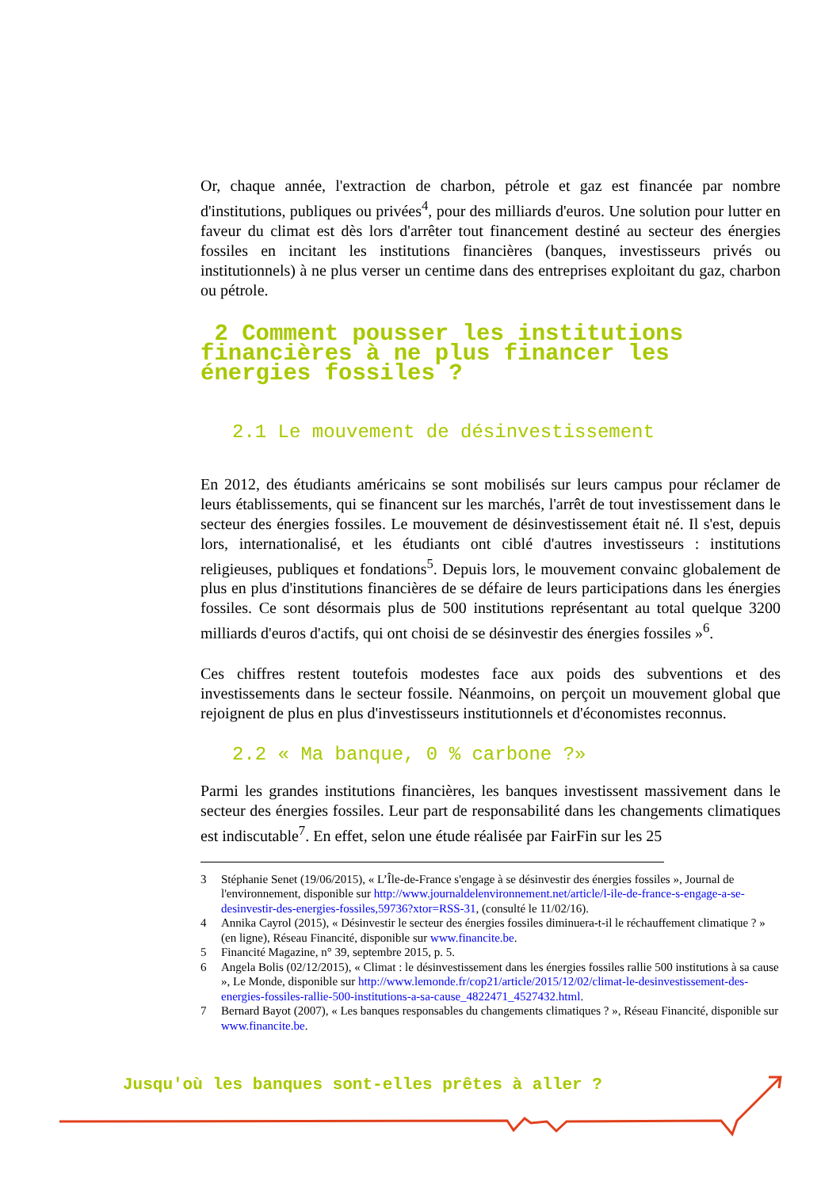Or, chaque année, l'extraction de charbon, pétrole et gaz est financée par nombre d'institutions, publiques ou privées<sup>4</sup>, pour des milliards d'euros. Une solution pour lutter en faveur du climat est dès lors d'arrêter tout financement destiné au secteur des énergies fossiles en incitant les institutions financières (banques, investisseurs privés ou institutionnels) à ne plus verser un centime dans des entreprises exploitant du gaz, charbon ou pétrole.
2 Comment pousser les institutions financières à ne plus financer les énergies fossiles ?
2.1 Le mouvement de désinvestissement
En 2012, des étudiants américains se sont mobilisés sur leurs campus pour réclamer de leurs établissements, qui se financent sur les marchés, l'arrêt de tout investissement dans le secteur des énergies fossiles. Le mouvement de désinvestissement était né. Il s'est, depuis lors, internationalisé, et les étudiants ont ciblé d'autres investisseurs : institutions religieuses, publiques et fondations<sup>5</sup>. Depuis lors, le mouvement convainc globalement de plus en plus d'institutions financières de se défaire de leurs participations dans les énergies fossiles. Ce sont désormais plus de 500 institutions représentant au total quelque 3200 milliards d'euros d'actifs, qui ont choisi de se désinvestir des énergies fossiles »<sup>6</sup>.
Ces chiffres restent toutefois modestes face aux poids des subventions et des investissements dans le secteur fossile. Néanmoins, on perçoit un mouvement global que rejoignent de plus en plus d'investisseurs institutionnels et d'économistes reconnus.
2.2 « Ma banque, 0 % carbone ?»
Parmi les grandes institutions financières, les banques investissent massivement dans le secteur des énergies fossiles. Leur part de responsabilité dans les changements climatiques est indiscutable<sup>7</sup>. En effet, selon une étude réalisée par FairFin sur les 25
3 Stéphanie Senet (19/06/2015), « L’Île-de-France s'engage à se désinvestir des énergies fossiles », Journal de l'environnement, disponible sur http://www.journaldelenvironnement.net/article/l-ile-de-france-s-engage-a-se-desinvestir-des-energies-fossiles,59736?xtor=RSS-31, (consulté le 11/02/16).
4 Annika Cayrol (2015), « Désinvestir le secteur des énergies fossiles diminuera-t-il le réchauffement climatique ? » (en ligne), Réseau Financité, disponible sur www.financite.be.
5 Financité Magazine, n° 39, septembre 2015, p. 5.
6 Angela Bolis (02/12/2015), « Climat : le désinvestissement dans les énergies fossiles rallie 500 institutions à sa cause », Le Monde, disponible sur http://www.lemonde.fr/cop21/article/2015/12/02/climat-le-desinvestissement-des-energies-fossiles-rallie-500-institutions-a-sa-cause_4822471_4527432.html.
7 Bernard Bayot (2007), « Les banques responsables du changements climatiques ? », Réseau Financité, disponible sur www.financite.be.
Jusqu'où les banques sont-elles prêtes à aller ?